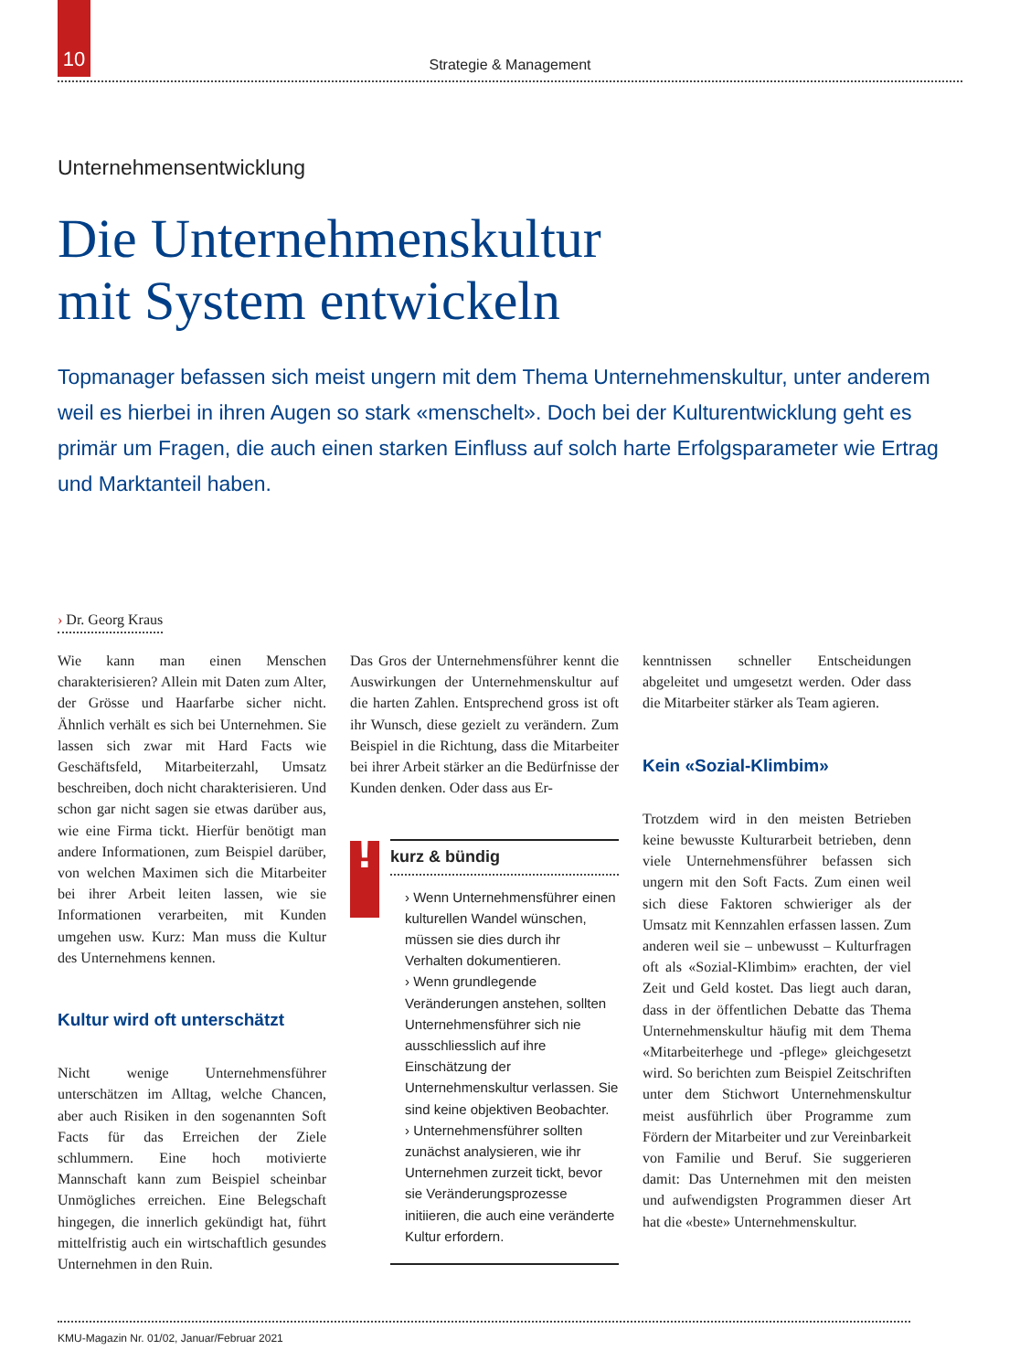10
Strategie & Management
Unternehmensentwicklung
Die Unternehmenskultur
mit System entwickeln
Topmanager befassen sich meist ungern mit dem Thema Unternehmenskultur, unter anderem weil es hierbei in ihren Augen so stark «menschelt». Doch bei der Kulturentwicklung geht es primär um Fragen, die auch einen starken Einfluss auf solch harte Erfolgsparameter wie Ertrag und Marktanteil haben.
› Dr. Georg Kraus
Wie kann man einen Menschen charakterisieren? Allein mit Daten zum Alter, der Grösse und Haarfarbe sicher nicht. Ähnlich verhält es sich bei Unternehmen. Sie lassen sich zwar mit Hard Facts wie Geschäftsfeld, Mitarbeiterzahl, Umsatz beschreiben, doch nicht charakterisieren. Und schon gar nicht sagen sie etwas darüber aus, wie eine Firma tickt. Hierfür benötigt man andere Informationen, zum Beispiel darüber, von welchen Maximen sich die Mitarbeiter bei ihrer Arbeit leiten lassen, wie sie Informationen verarbeiten, mit Kunden umgehen usw. Kurz: Man muss die Kultur des Unternehmens kennen.
Kultur wird oft unterschätzt
Nicht wenige Unternehmensführer unterschätzen im Alltag, welche Chancen, aber auch Risiken in den sogenannten Soft Facts für das Erreichen der Ziele schlummern. Eine hoch motivierte Mannschaft kann zum Beispiel scheinbar Unmögliches erreichen. Eine Belegschaft hingegen, die innerlich gekündigt hat, führt mittelfristig auch ein wirtschaftlich gesundes Unternehmen in den Ruin.
Das Gros der Unternehmensführer kennt die Auswirkungen der Unternehmenskultur auf die harten Zahlen. Entsprechend gross ist oft ihr Wunsch, diese gezielt zu verändern. Zum Beispiel in die Richtung, dass die Mitarbeiter bei ihrer Arbeit stärker an die Bedürfnisse der Kunden denken. Oder dass aus Er-
!
kurz & bündig
› Wenn Unternehmensführer einen kulturellen Wandel wünschen, müssen sie dies durch ihr Verhalten dokumentieren.
› Wenn grundlegende Veränderungen anstehen, sollten Unternehmensführer sich nie ausschliesslich auf ihre Einschätzung der Unternehmenskultur verlassen. Sie sind keine objektiven Beobachter.
› Unternehmensführer sollten zunächst analysieren, wie ihr Unternehmen zurzeit tickt, bevor sie Veränderungsprozesse initiieren, die auch eine veränderte Kultur erfordern.
kenntnissen schneller Entscheidungen abgeleitet und umgesetzt werden. Oder dass die Mitarbeiter stärker als Team agieren.
Kein «Sozial-Klimbim»
Trotzdem wird in den meisten Betrieben keine bewusste Kulturarbeit betrieben, denn viele Unternehmensführer befassen sich ungern mit den Soft Facts. Zum einen weil sich diese Faktoren schwieriger als der Umsatz mit Kennzahlen erfassen lassen. Zum anderen weil sie – unbewusst – Kulturfragen oft als «Sozial-Klimbim» erachten, der viel Zeit und Geld kostet. Das liegt auch daran, dass in der öffentlichen Debatte das Thema Unternehmenskultur häufig mit dem Thema «Mitarbeiterhege und -pflege» gleichgesetzt wird. So berichten zum Beispiel Zeitschriften unter dem Stichwort Unternehmenskultur meist ausführlich über Programme zum Fördern der Mitarbeiter und zur Vereinbarkeit von Familie und Beruf. Sie suggerieren damit: Das Unternehmen mit den meisten und aufwendigsten Programmen dieser Art hat die «beste» Unternehmenskultur.
KMU-Magazin Nr. 01/02, Januar/Februar 2021